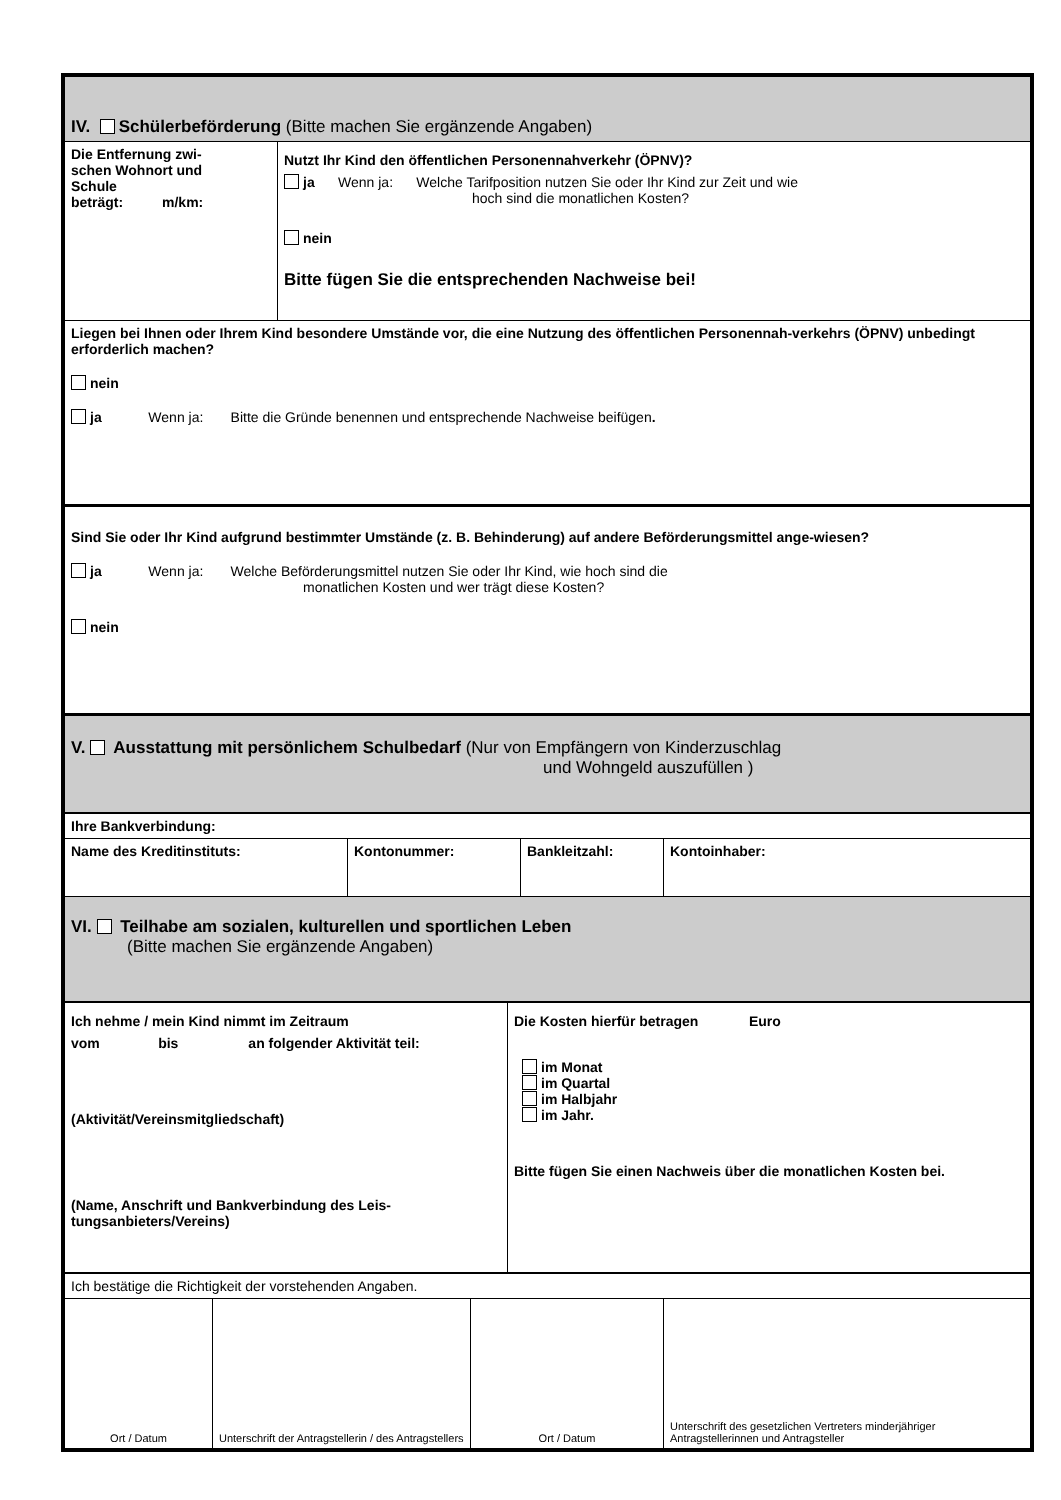| IV. Schülerbeförderung (Bitte machen Sie ergänzende Angaben) | |
| Die Entfernung zwi- schen Wohnort und Schule beträgt: m/km: | Nutzt Ihr Kind den öffentlichen Personennahverkehr (ÖPNV)? ja Wenn ja: Welche Tarifposition nutzen Sie oder Ihr Kind zur Zeit und wie hoch sind die monatlichen Kosten? nein Bitte fügen Sie die entsprechenden Nachweise bei! |
| Liegen bei Ihnen oder Ihrem Kind besondere Umstände vor, die eine Nutzung des öffentlichen Personennah-verkehrs (ÖPNV) unbedingt erforderlich machen? nein ja Wenn ja: Bitte die Gründe benennen und entsprechende Nachweise beifügen . | |
| Sind Sie oder Ihr Kind aufgrund bestimmter Umstände (z. B. Behinderung) auf andere Beförderungsmittel ange-wiesen? ja Wenn ja: Welche Beförderungsmittel nutzen Sie oder Ihr Kind, wie hoch sind die monatlichen Kosten und wer trägt diese Kosten? nein | |
| V. Ausstattung mit persönlichem Schulbedarf (Nur von Empfängern von Kinderzuschlag und Wohngeld auszufüllen ) | |
| Ihre Bankverbindung: | | | |
| Name des Kreditinstituts: | Kontonummer: | Bankleitzahl: | Kontoinhaber: |
| VI. Teilhabe am sozialen, kulturellen und sportlichen Leben (Bitte machen Sie ergänzende Angaben) | | | |
| Ich nehme / mein Kind nimmt im Zeitraum vom bis an folgender Aktivität teil: (Aktivität/Vereinsmitgliedschaft) (Name, Anschrift und Bankverbindung des Leis-tungsanbieters/Vereins) | Die Kosten hierfür betragen Euro im Monat im Quartal im Halbjahr im Jahr. Bitte fügen Sie einen Nachweis über die monatlichen Kosten bei. |
| Ich bestätige die Richtigkeit der vorstehenden Angaben. | | | |
| Ort / Datum | Unterschrift der Antragstellerin / des Antragstellers | Ort / Datum | Unterschrift des gesetzlichen Vertreters minderjähriger Antragstellerinnen und Antragsteller |